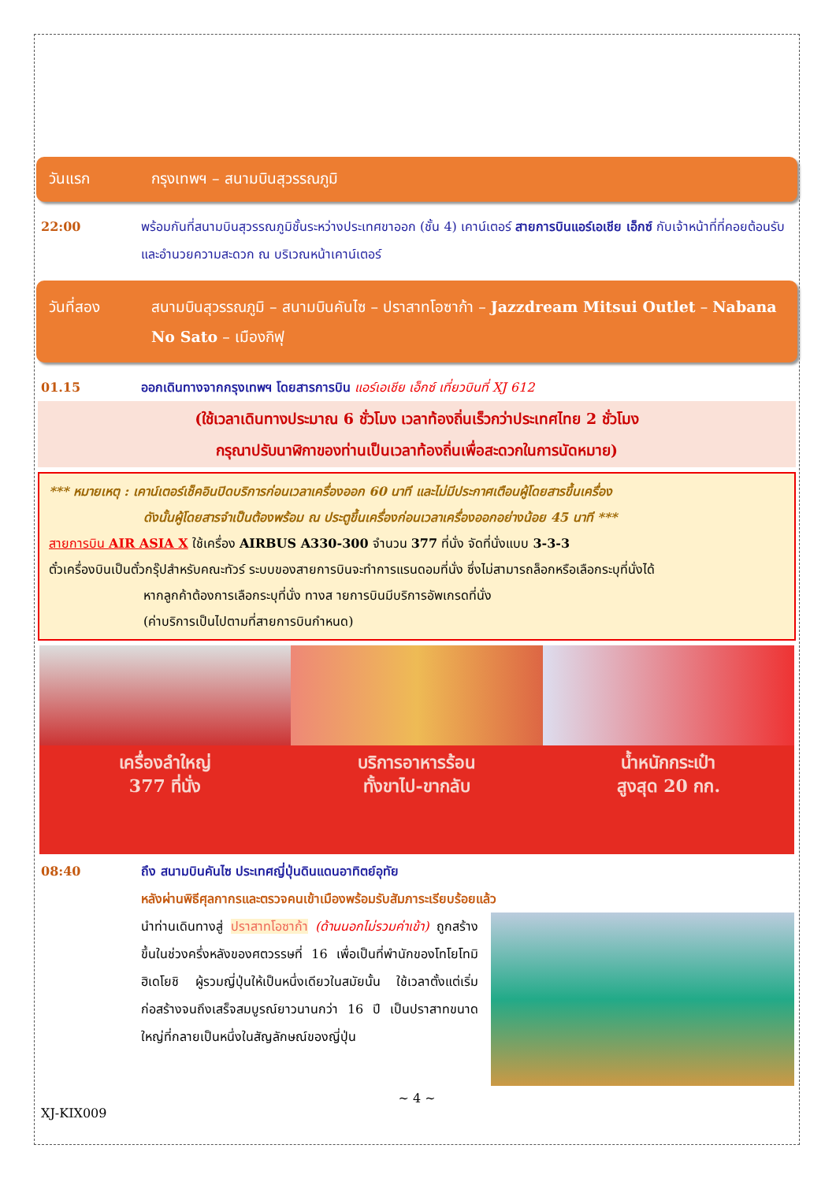วันแรก กรุงเทพฯ – สนามบินสุวรรณภูมิ
22:00 พร้อมกันที่สนามบินสุวรรณภูมิชั้นระหว่างประเทศขาออก (ชั้น 4) เคาน์เตอร์ สายการบินแอร์เอเชีย เอ็กซ์ กับเจ้าหน้าที่ที่คอยต้อนรับและอำนวยความสะดวก ณ บริเวณหน้าเคาน์เตอร์
วันที่สอง สนามบินสุวรรณภูมิ – สนามบินคันไซ – ปราสาทโอซาก้า – Jazzdream Mitsui Outlet – Nabana No Sato – เมืองกิฟุ
01.15 ออกเดินทางจากกรุงเทพฯ โดยสารการบิน แอร์เอเชีย เอ็กซ์ เที่ยวบินที่ XJ 612
(ใช้เวลาเดินทางประมาณ 6 ชั่วโมง เวลาท้องถิ่นเร็วกว่าประเทศไทย 2 ชั่วโมง
กรุณาปรับนาฬิกาของท่านเป็นเวลาท้องถิ่นเพื่อสะดวกในการนัดหมาย)
*** หมายเหตุ : เคาน์เตอร์เช็คอินปิดบริการก่อนเวลาเครื่องออก 60 นาที และไม่มีประกาศเตือนผู้โดยสารขึ้นเครื่อง
ดังนั้นผู้โดยสารจำเป็นต้องพร้อม ณ ประตูขึ้นเครื่องก่อนเวลาเครื่องออกอย่างน้อย 45 นาที ***
สายการบิน AIR ASIA X ใช้เครื่อง AIRBUS A330-300 จำนวน 377 ที่นั่ง จัดที่นั่งแบบ 3-3-3
ตั๋วเครื่องบินเป็นตั๋วกรุ๊ปสำหรับคณะทัวร์ ระบบของสายการบินจะทำการแรนดอมที่นั่ง ซึ่งไม่สามารถล็อกหรือเลือกระบุที่นั่งได้
หากลูกค้าต้องการเลือกระบุที่นั่ง ทางส ายการบินมีบริการอัพเกรดที่นั่ง
(ค่าบริการเป็นไปตามที่สายการบินกำหนด)
เครื่องลำใหญ่
377 ที่นั่ง
บริการอาหารร้อน
ทั้งขาไป-ขากลับ
น้ำหนักกระเป๋า
สูงสุด 20 กก.
08:40 ถึง สนามบินคันไซ ประเทศญี่ปุ่นดินแดนอาทิตย์อุทัย
หลังผ่านพิธีศุลกากรและตรวจคนเข้าเมืองพร้อมรับสัมภาระเรียบร้อยแล้ว
นำท่านเดินทางสู่ ปราสาทโอซาก้า (ด้านนอกไม่รวมค่าเข้า) ถูกสร้างขึ้นในช่วงครึ่งหลังของศตวรรษที่ 16 เพื่อเป็นที่พำนักของโทโยโทมิ ฮิเดโยชิ ผู้รวมญี่ปุ่นให้เป็นหนึ่งเดียวในสมัยนั้น ใช้เวลาตั้งแต่เริ่มก่อสร้างจนถึงเสร็จสมบูรณ์ยาวนานกว่า 16 ปี เป็นปราสาทขนาดใหญ่ที่กลายเป็นหนึ่งในสัญลักษณ์ของญี่ปุ่น
~ 4 ~
XJ-KIX009